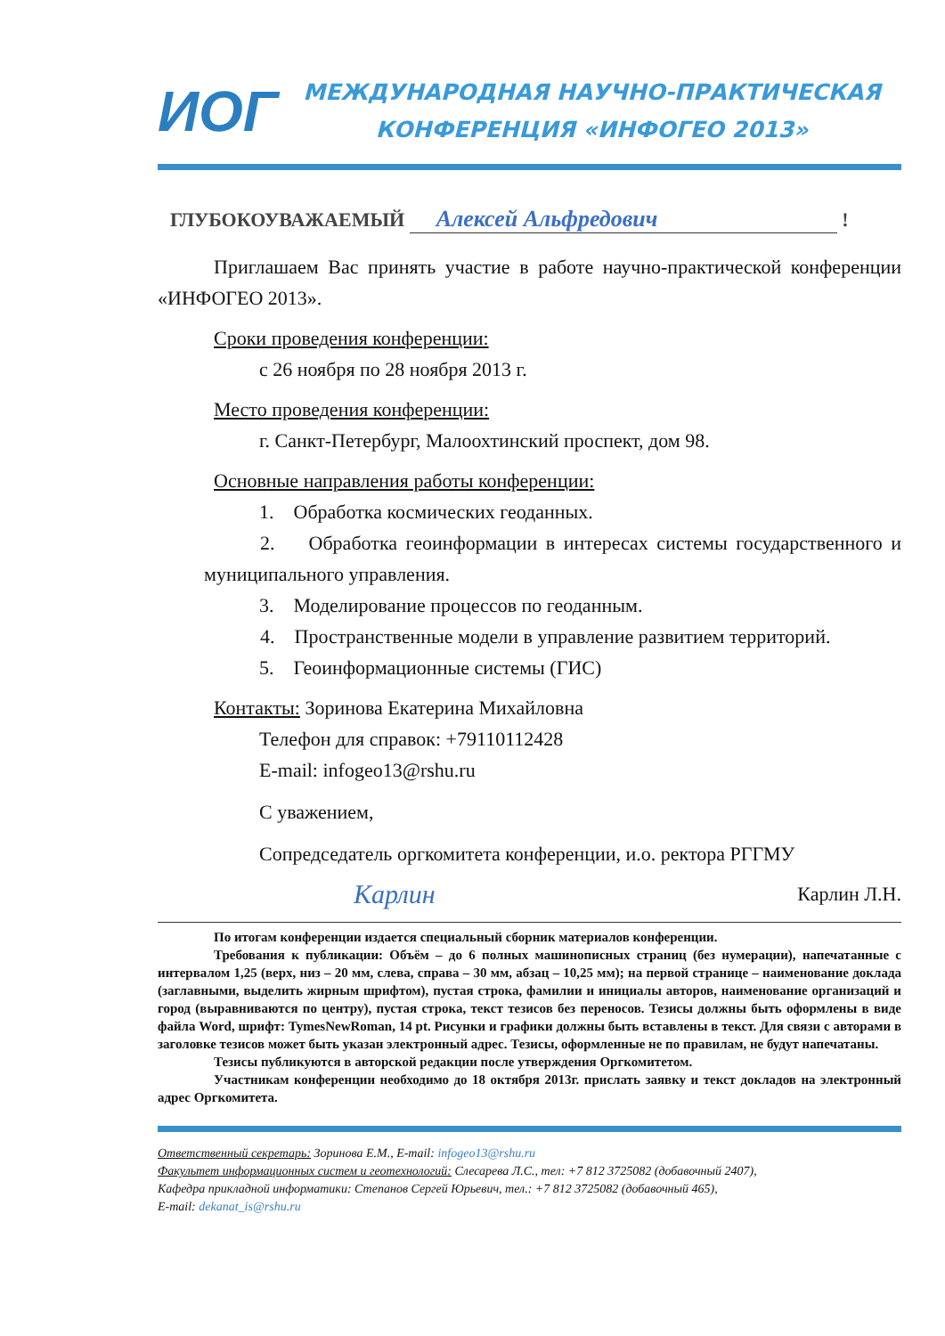ИОГ
МЕЖДУНАРОДНАЯ НАУЧНО-ПРАКТИЧЕСКАЯ
КОНФЕРЕНЦИЯ «ИНФОГЕО 2013»
ГЛУБОКОУВАЖАЕМЫЙ Алексей Альфредович !
Приглашаем Вас принять участие в работе научно-практической конференции «ИНФОГЕО 2013».
Сроки проведения конференции:
с 26 ноября по 28 ноября 2013 г.
Место проведения конференции:
г. Санкт-Петербург, Малоохтинский проспект, дом 98.
Основные направления работы конференции:
1. Обработка космических геоданных.
2. Обработка геоинформации в интересах системы государственного и муниципального управления.
3. Моделирование процессов по геоданным.
4. Пространственные модели в управление развитием территорий.
5. Геоинформационные системы (ГИС)
Контакты: Зоринова Екатерина Михайловна
Телефон для справок: +79110112428
E-mail: infogeo13@rshu.ru
С уважением,
Сопредседатель оргкомитета конференции, и.о. ректора РГГМУ
Карлин Карлин Л.Н.
По итогам конференции издается специальный сборник материалов конференции.
Требования к публикации: Объём – до 6 полных машинописных страниц (без нумерации), напечатанные с интервалом 1,25 (верх, низ – 20 мм, слева, справа – 30 мм, абзац – 10,25 мм); на первой странице – наименование доклада (заглавными, выделить жирным шрифтом), пустая строка, фамилии и инициалы авторов, наименование организаций и город (выравниваются по центру), пустая строка, текст тезисов без переносов. Тезисы должны быть оформлены в виде файла Word, шрифт: TymesNewRoman, 14 pt. Рисунки и графики должны быть вставлены в текст. Для связи с авторами в заголовке тезисов может быть указан электронный адрес. Тезисы, оформленные не по правилам, не будут напечатаны.
Тезисы публикуются в авторской редакции после утверждения Оргкомитетом.
Участникам конференции необходимо до 18 октября 2013г. прислать заявку и текст докладов на электронный адрес Оргкомитета.
Ответственный секретарь: Зоринова Е.М., E-mail: infogeo13@rshu.ru
Факультет информационных систем и геотехнологий: Слесарева Л.С., тел: +7 812 3725082 (добавочный 2407),
Кафедра прикладной информатики: Степанов Сергей Юрьевич, тел.: +7 812 3725082 (добавочный 465),
E-mail: dekanat_is@rshu.ru